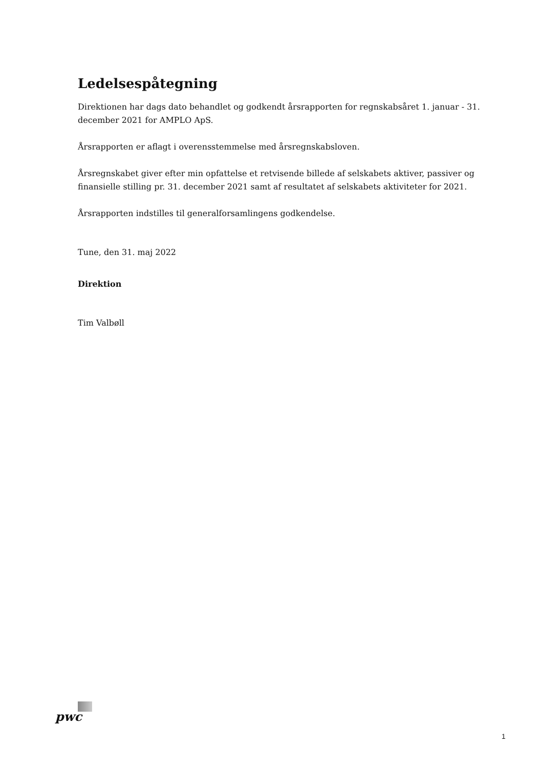Ledelsespåtegning
Direktionen har dags dato behandlet og godkendt årsrapporten for regnskabsåret 1. januar - 31. december 2021 for AMPLO ApS.
Årsrapporten er aflagt i overensstemmelse med årsregnskabsloven.
Årsregnskabet giver efter min opfattelse et retvisende billede af selskabets aktiver, passiver og finansielle stilling pr. 31. december 2021 samt af resultatet af selskabets aktiviteter for 2021.
Årsrapporten indstilles til generalforsamlingens godkendelse.
Tune, den 31. maj 2022
Direktion
Tim Valbøll
pwc
1